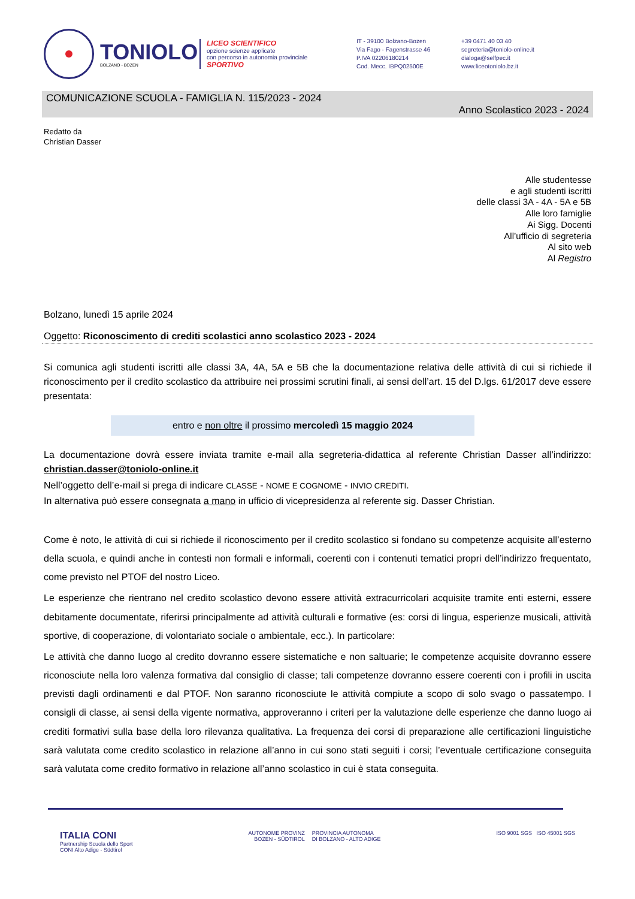TONIOLO
BOLZANO - BOZEN
LICEO SCIENTIFICO
opzione scienze applicate
con percorso in autonomia provinciale
SPORTIVO
IT - 39100 Bolzano-Bozen
Via Fago - Fagenstrasse 46
P.IVA 02206180214
Cod. Mecc. IBPQ02500E
+39 0471 40 03 40
segreteria@toniolo-online.it
dialoga@selfpec.it
www.liceotoniolo.bz.it
COMUNICAZIONE SCUOLA - FAMIGLIA N. 115/2023 - 2024
Anno Scolastico 2023 - 2024
Redatto da
Christian Dasser
Alle studentesse
e agli studenti iscritti
delle classi 3A - 4A - 5A e 5B
Alle loro famiglie
Ai Sigg. Docenti
All’ufficio di segreteria
Al sito web
Al Registro
Bolzano, lunedì 15 aprile 2024
Oggetto: Riconoscimento di crediti scolastici anno scolastico 2023 - 2024
Si comunica agli studenti iscritti alle classi 3A, 4A, 5A e 5B che la documentazione relativa delle attività di cui si richiede il riconoscimento per il credito scolastico da attribuire nei prossimi scrutini finali, ai sensi dell’art. 15 del D.lgs. 61/2017 deve essere presentata:
entro e non oltre il prossimo mercoledì 15 maggio 2024
La documentazione dovrà essere inviata tramite e-mail alla segreteria-didattica al referente Christian Dasser all’indirizzo: christian.dasser@toniolo-online.it
Nell’oggetto dell’e-mail si prega di indicare CLASSE - NOME E COGNOME - INVIO CREDITI.
In alternativa può essere consegnata a mano in ufficio di vicepresidenza al referente sig. Dasser Christian.
Come è noto, le attività di cui si richiede il riconoscimento per il credito scolastico si fondano su competenze acquisite all’esterno della scuola, e quindi anche in contesti non formali e informali, coerenti con i contenuti tematici propri dell’indirizzo frequentato, come previsto nel PTOF del nostro Liceo.
Le esperienze che rientrano nel credito scolastico devono essere attività extracurricolari acquisite tramite enti esterni, essere debitamente documentate, riferirsi principalmente ad attività culturali e formative (es: corsi di lingua, esperienze musicali, attività sportive, di cooperazione, di volontariato sociale o ambientale, ecc.). In particolare:
Le attività che danno luogo al credito dovranno essere sistematiche e non saltuarie; le competenze acquisite dovranno essere riconosciute nella loro valenza formativa dal consiglio di classe; tali competenze dovranno essere coerenti con i profili in uscita previsti dagli ordinamenti e dal PTOF. Non saranno riconosciute le attività compiute a scopo di solo svago o passatempo. I consigli di classe, ai sensi della vigente normativa, approveranno i criteri per la valutazione delle esperienze che danno luogo ai crediti formativi sulla base della loro rilevanza qualitativa. La frequenza dei corsi di preparazione alle certificazioni linguistiche sarà valutata come credito scolastico in relazione all’anno in cui sono stati seguiti i corsi; l’eventuale certificazione conseguita sarà valutata come credito formativo in relazione all’anno scolastico in cui è stata conseguita.
ITALIA CONI
Partnership Scuola dello Sport
CONI Alto Adige - Südtirol
AUTONOME PROVINZ
BOZEN - SÜDTIROL
PROVINCIA AUTONOMA
DI BOLZANO - ALTO ADIGE
ISO 9001 SGS ISO 45001 SGS